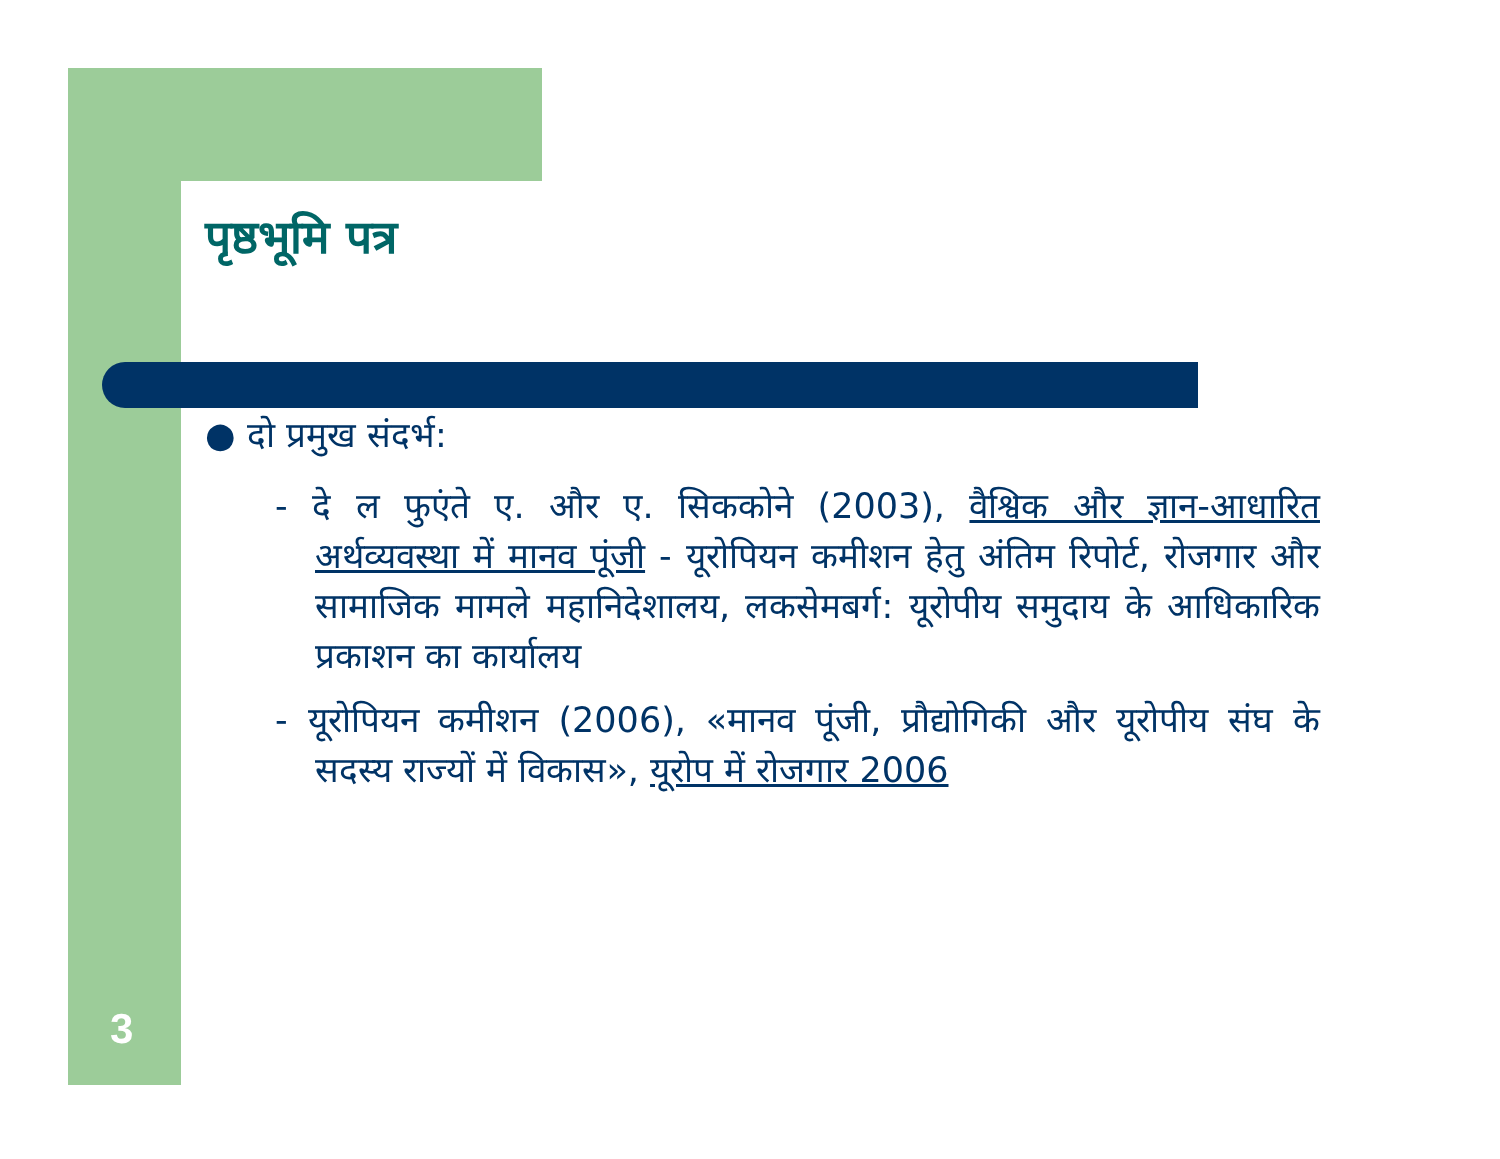पृष्ठभूमि पत्र
● दो प्रमुख संदर्भ:
- दे ल फुएंते ए. और ए. सिककोने (2003), वैश्विक और ज्ञान-आधारित अर्थव्यवस्था में मानव पूंजी - यूरोपियन कमीशन हेतु अंतिम रिपोर्ट, रोजगार और सामाजिक मामले महानिदेशालय, लकसेमबर्ग: यूरोपीय समुदाय के आधिकारिक प्रकाशन का कार्यालय
- यूरोपियन कमीशन (2006), «मानव पूंजी, प्रौद्योगिकी और यूरोपीय संघ के सदस्य राज्यों में विकास», यूरोप में रोजगार 2006
3